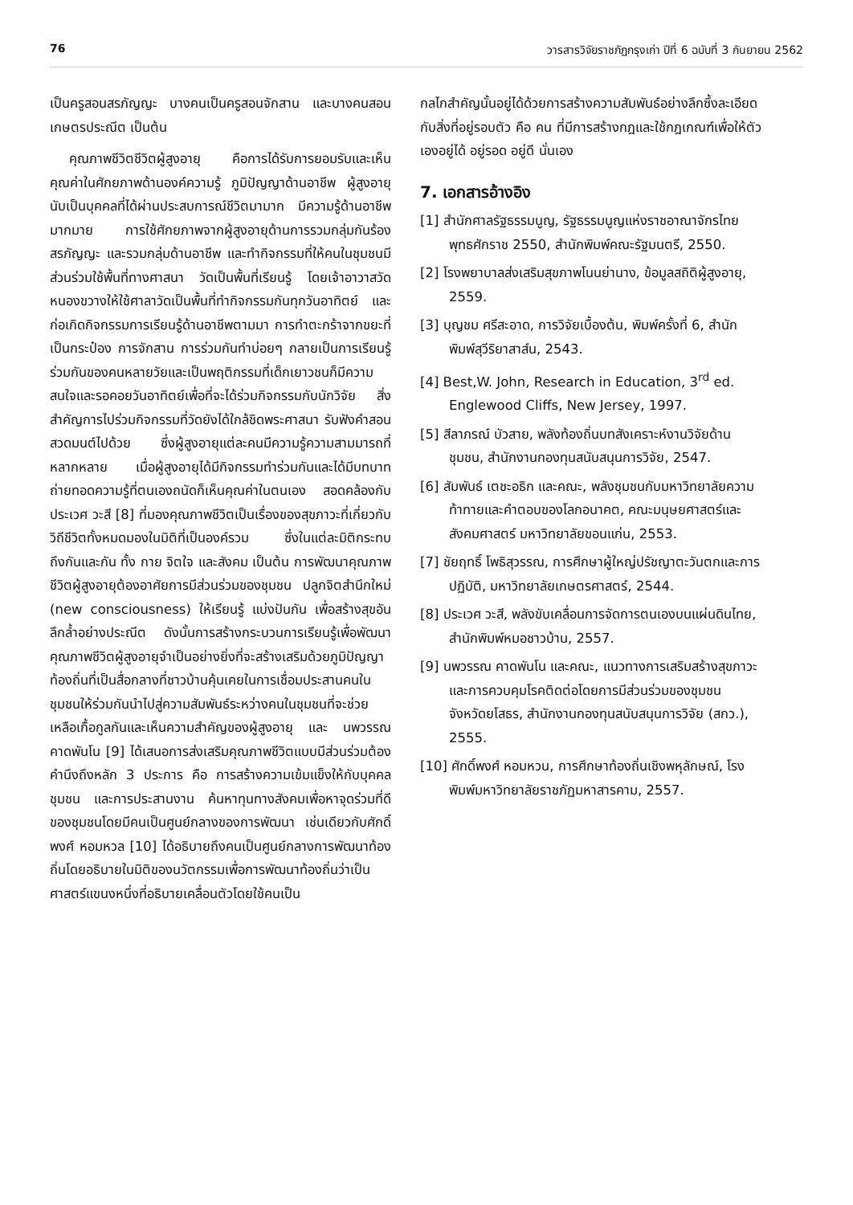76 วารสารวิจัยราชภัฏกรุงเก่า ปีที่ 6 ฉบับที่ 3 กันยายน 2562
เป็นครูสอนสรภัญญะ บางคนเป็นครูสอนจักสาน และบางคนสอนเกษตรประณีต เป็นต้น
คุณภาพชีวิตชีวิตผู้สูงอายุ คือการได้รับการยอมรับและเห็นคุณค่าในศักยภาพด้านองค์ความรู้ ภูมิปัญญาด้านอาชีพ ผู้สูงอายุนับเป็นบุคคลที่ได้ผ่านประสบการณ์ชีวิตมามาก มีความรู้ด้านอาชีพมากมาย การใช้ศักยภาพจากผู้สูงอายุด้านการรวมกลุ่มกันร้องสรภัญญะ และรวมกลุ่มด้านอาชีพ และทำกิจกรรมที่ให้คนในชุมชนมีส่วนร่วมใช้พื้นที่ทางศาสนา วัดเป็นพื้นที่เรียนรู้ โดยเจ้าอาวาสวัดหนองขวางให้ใช้ศาลาวัดเป็นพื้นที่ทำกิจกรรมกันทุกวันอาทิตย์ และก่อเกิดกิจกรรมการเรียนรู้ด้านอาชีพตามมา การทำตะกร้าจากขยะที่เป็นกระป๋อง การจักสาน การร่วมกันทำบ่อยๆ กลายเป็นการเรียนรู้ร่วมกันของคนหลายวัยและเป็นพฤติกรรมที่เด็กเยาวชนก็มีความสนใจและรอคอยวันอาทิตย์เพื่อที่จะได้ร่วมกิจกรรมกับนักวิจัย สิ่งสำคัญการไปร่วมกิจกรรมที่วัดยังได้ใกล้ชิดพระศาสนา รับฟังคำสอน สวดมนต์ไปด้วย ซึ่งผู้สูงอายุแต่ละคนมีความรู้ความสามมารถที่หลากหลาย เมื่อผู้สูงอายุได้มีกิจกรรมทำร่วมกันและได้มีบทบาทถ่ายทอดความรู้ที่ตนเองถนัดก็เห็นคุณค่าในตนเอง สอดคล้องกับประเวศ วะสี [8] ที่มองคุณภาพชีวิตเป็นเรื่องของสุขภาวะที่เกี่ยวกับวิถีชีวิตทั้งหมดมองในมิติที่เป็นองค์รวม ซึ่งในแต่ละมิติกระทบถึงกันและกัน ทั้ง กาย จิตใจ และสังคม เป็นต้น การพัฒนาคุณภาพชีวิตผู้สูงอายุต้องอาศัยการมีส่วนร่วมของชุมชน ปลูกจิตสำนึกใหม่ (new consciousness) ให้เรียนรู้ แบ่งปันกัน เพื่อสร้างสุขอันลึกล้ำอย่างประณีต ดังนั้นการสร้างกระบวนการเรียนรู้เพื่อพัฒนาคุณภาพชีวิตผู้สูงอายุจำเป็นอย่างยิ่งที่จะสร้างเสริมด้วยภูมิปัญญาท้องถิ่นที่เป็นสื่อกลางที่ชาวบ้านคุ้นเคยในการเชื่อมประสานคนในชุมชนให้ร่วมกันนำไปสู่ความสัมพันธ์ระหว่างคนในชุมชนที่จะช่วยเหลือเกื้อกูลกันและเห็นความสำคัญของผู้สูงอายุ และ นพวรรณ คาดพันโน [9] ได้เสนอการส่งเสริมคุณภาพชีวิตแบบมีส่วนร่วมต้องคำนึงถึงหลัก 3 ประการ คือ การสร้างความเข้มแข็งให้กับบุคคล ชุมชน และการประสานงาน ค้นหาทุนทางสังคมเพื่อหาจุดร่วมที่ดีของชุมชนโดยมีคนเป็นศูนย์กลางของการพัฒนา เช่นเดียวกับศักดิ์พงศ์ หอมหวล [10] ได้อธิบายถึงคนเป็นศูนย์กลางการพัฒนาท้องถิ่นโดยอธิบายในมิติของนวัตกรรมเพื่อการพัฒนาท้องถิ่นว่าเป็นศาสตร์แขนงหนึ่งที่อธิบายเคลื่อนตัวโดยใช้คนเป็น
กลไกสำคัญนั้นอยู่ได้ด้วยการสร้างความสัมพันธ์อย่างลึกซึ้งละเอียดกับสิ่งที่อยู่รอบตัว คือ คน ที่มีการสร้างกฎและใช้กฎเกณฑ์เพื่อให้ตัวเองอยู่ได้ อยู่รอด อยู่ดี นั่นเอง
7. เอกสารอ้างอิง
[1] สำนักศาลรัฐธรรมนูญ, รัฐธรรมนูญแห่งราชอาณาจักรไทย พุทธศักราช 2550, สำนักพิมพ์คณะรัฐมนตรี, 2550.
[2] โรงพยาบาลส่งเสริมสุขภาพโนนย่านาง, ข้อมูลสถิติผู้สูงอายุ, 2559.
[3] บุญชม ศรีสะอาด, การวิจัยเบื้องต้น, พิมพ์ครั้งที่ 6, สำนักพิมพ์สุวีริยาสาส์น, 2543.
[4] Best,W. John, Research in Education, 3<sup>rd</sup> ed. Englewood Cliffs, New Jersey, 1997.
[5] สีลาภรณ์ บัวสาย, พลังท้องถิ่นบทสังเคราะห์งานวิจัยด้านชุมชน, สำนักงานกองทุนสนับสนุนการวิจัย, 2547.
[6] สัมพันธ์ เตชะอธิก และคณะ, พลังชุมชนกับมหาวิทยาลัยความท้าทายและคำตอบของโลกอนาคต, คณะมนุษยศาสตร์และสังคมศาสตร์ มหาวิทยาลัยขอนแก่น, 2553.
[7] ชัยฤทธิ์ โพธิสุวรรณ, การศึกษาผู้ใหญ่ปรัชญาตะวันตกและการปฏิบัติ, มหาวิทยาลัยเกษตรศาสตร์, 2544.
[8] ประเวศ วะสี, พลังขับเคลื่อนการจัดการตนเองบนแผ่นดินไทย, สำนักพิมพ์หมอชาวบ้าน, 2557.
[9] นพวรรณ คาดพันโน และคณะ, แนวทางการเสริมสร้างสุขภาวะและการควบคุมโรคติดต่อโดยการมีส่วนร่วมของชุมชน จังหวัดยโสธร, สำนักงานกองทุนสนับสนุนการวิจัย (สกว.), 2555.
[10] ศักดิ์พงศ์ หอมหวน, การศึกษาท้องถิ่นเชิงพหุลักษณ์, โรงพิมพ์มหาวิทยาลัยราชภัฏมหาสารคาม, 2557.